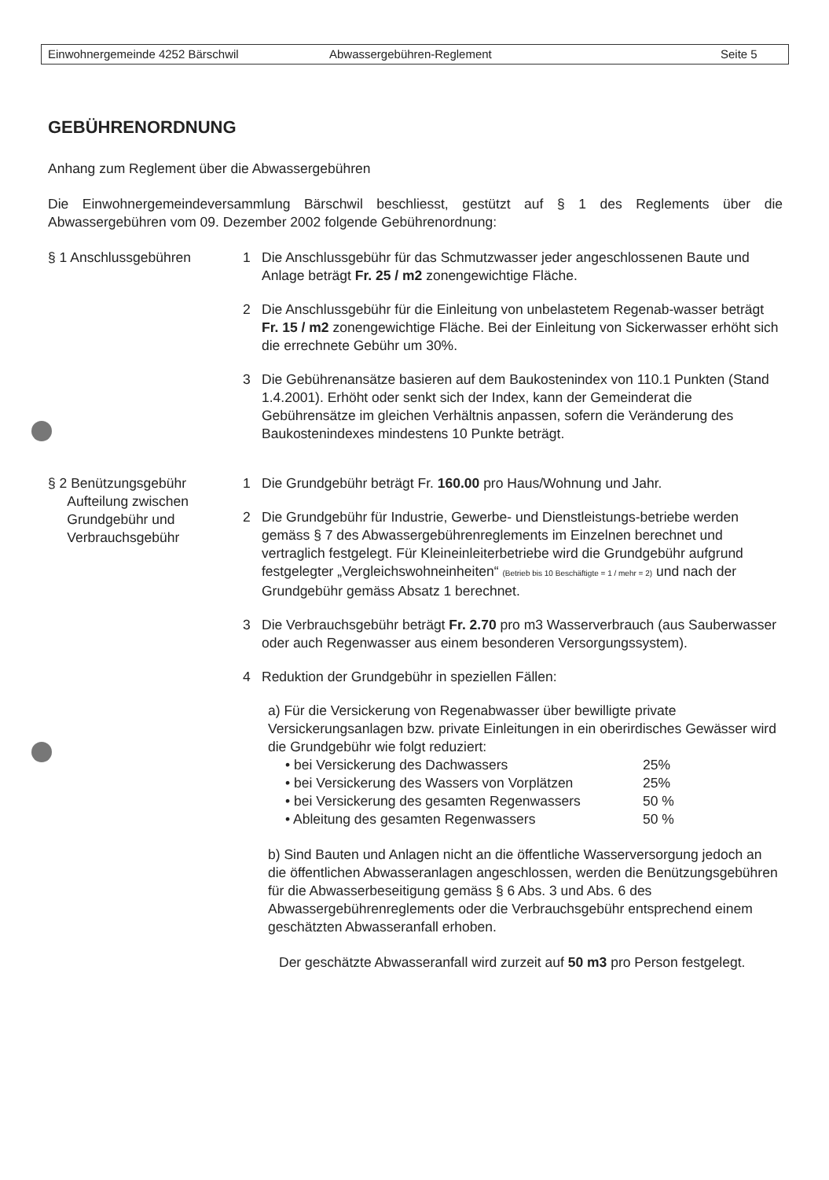Einwohnergemeinde 4252 Bärschwil Abwassergebühren-Reglement Seite 5
GEBÜHRENORDNUNG
Anhang zum Reglement über die Abwassergebühren
Die Einwohnergemeindeversammlung Bärschwil beschliesst, gestützt auf § 1 des Reglements über die Abwassergebühren vom 09. Dezember 2002 folgende Gebührenordnung:
§ 1 Anschlussgebühren 1 Die Anschlussgebühr für das Schmutzwasser jeder angeschlossenen Baute und Anlage beträgt Fr. 25 / m2 zonengewichtige Fläche.
2 Die Anschlussgebühr für die Einleitung von unbelastetem Regenab-wasser beträgt Fr. 15 / m2 zonengewichtige Fläche. Bei der Einleitung von Sickerwasser erhöht sich die errechnete Gebühr um 30%.
3 Die Gebührenansätze basieren auf dem Baukostenindex von 110.1 Punkten (Stand 1.4.2001). Erhöht oder senkt sich der Index, kann der Gemeinderat die Gebührensätze im gleichen Verhältnis anpassen, sofern die Veränderung des Baukostenindexes mindestens 10 Punkte beträgt.
§ 2 Benützungsgebühr
Aufteilung zwischen
Grundgebühr und
Verbrauchsgebühr
1 Die Grundgebühr beträgt Fr. 160.00 pro Haus/Wohnung und Jahr.
2 Die Grundgebühr für Industrie, Gewerbe- und Dienstleistungs-betriebe werden gemäss § 7 des Abwassergebührenreglements im Einzelnen berechnet und vertraglich festgelegt. Für Kleineinleiterbetriebe wird die Grundgebühr aufgrund festgelegter „Vergleichswohneinheiten“ (Betrieb bis 10 Beschäftigte = 1 / mehr = 2) und nach der Grundgebühr gemäss Absatz 1 berechnet.
3 Die Verbrauchsgebühr beträgt Fr. 2.70 pro m3 Wasserverbrauch (aus Sauberwasser oder auch Regenwasser aus einem besonderen Versorgungssystem).
4 Reduktion der Grundgebühr in speziellen Fällen:
a) Für die Versickerung von Regenabwasser über bewilligte private Versickerungsanlagen bzw. private Einleitungen in ein oberirdisches Gewässer wird die Grundgebühr wie folgt reduziert:
• bei Versickerung des Dachwassers 25%
• bei Versickerung des Wassers von Vorplätzen 25%
• bei Versickerung des gesamten Regenwassers 50 %
• Ableitung des gesamten Regenwassers 50 %
b) Sind Bauten und Anlagen nicht an die öffentliche Wasserversorgung jedoch an die öffentlichen Abwasseranlagen angeschlossen, werden die Benützungsgebühren für die Abwasserbeseitigung gemäss § 6 Abs. 3 und Abs. 6 des Abwassergebührenreglements oder die Verbrauchsgebühr entsprechend einem geschätzten Abwasseranfall erhoben.
Der geschätzte Abwasseranfall wird zurzeit auf 50 m3 pro Person festgelegt.